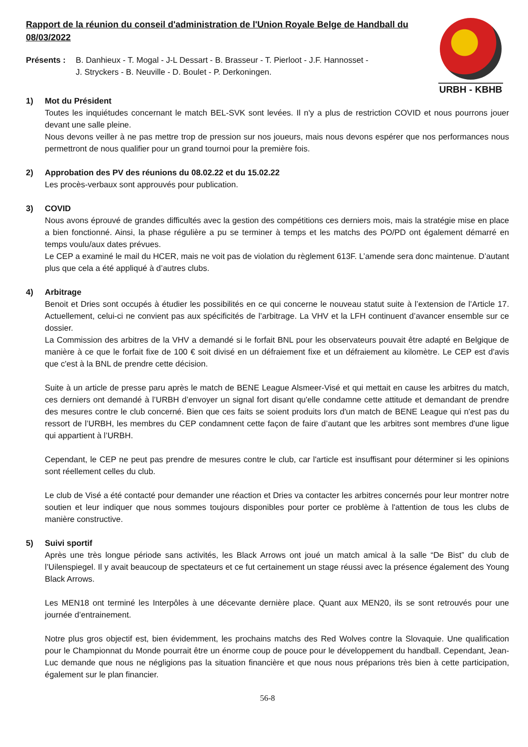URBH - KBHB
Rapport de la réunion du conseil d'administration de l'Union Royale Belge de Handball du 08/03/2022
Présents : B. Danhieux - T. Mogal - J-L Dessart - B. Brasseur - T. Pierloot - J.F. Hannosset -
J. Stryckers - B. Neuville - D. Boulet - P. Derkoningen.
1) Mot du Président
Toutes les inquiétudes concernant le match BEL-SVK sont levées. Il n'y a plus de restriction COVID et nous pourrons jouer devant une salle pleine.
Nous devons veiller à ne pas mettre trop de pression sur nos joueurs, mais nous devons espérer que nos performances nous permettront de nous qualifier pour un grand tournoi pour la première fois.
2) Approbation des PV des réunions du 08.02.22 et du 15.02.22
Les procès-verbaux sont approuvés pour publication.
3) COVID
Nous avons éprouvé de grandes difficultés avec la gestion des compétitions ces derniers mois, mais la stratégie mise en place a bien fonctionné. Ainsi, la phase régulière a pu se terminer à temps et les matchs des PO/PD ont également démarré en temps voulu/aux dates prévues.
Le CEP a examiné le mail du HCER, mais ne voit pas de violation du règlement 613F. L’amende sera donc maintenue. D’autant plus que cela a été appliqué à d’autres clubs.
4) Arbitrage
Benoit et Dries sont occupés à étudier les possibilités en ce qui concerne le nouveau statut suite à l’extension de l’Article 17. Actuellement, celui-ci ne convient pas aux spécificités de l’arbitrage. La VHV et la LFH continuent d’avancer ensemble sur ce dossier.
La Commission des arbitres de la VHV a demandé si le forfait BNL pour les observateurs pouvait être adapté en Belgique de manière à ce que le forfait fixe de 100 € soit divisé en un défraiement fixe et un défraiement au kilomètre. Le CEP est d'avis que c'est à la BNL de prendre cette décision.
Suite à un article de presse paru après le match de BENE League Alsmeer-Visé et qui mettait en cause les arbitres du match, ces derniers ont demandé à l’URBH d’envoyer un signal fort disant qu'elle condamne cette attitude et demandant de prendre des mesures contre le club concerné. Bien que ces faits se soient produits lors d'un match de BENE League qui n'est pas du ressort de l’URBH, les membres du CEP condamnent cette façon de faire d’autant que les arbitres sont membres d'une ligue qui appartient à l’URBH.
Cependant, le CEP ne peut pas prendre de mesures contre le club, car l'article est insuffisant pour déterminer si les opinions sont réellement celles du club.
Le club de Visé a été contacté pour demander une réaction et Dries va contacter les arbitres concernés pour leur montrer notre soutien et leur indiquer que nous sommes toujours disponibles pour porter ce problème à l'attention de tous les clubs de manière constructive.
5) Suivi sportif
Après une très longue période sans activités, les Black Arrows ont joué un match amical à la salle “De Bist” du club de l’Uilenspiegel. Il y avait beaucoup de spectateurs et ce fut certainement un stage réussi avec la présence également des Young Black Arrows.
Les MEN18 ont terminé les Interpôles à une décevante dernière place. Quant aux MEN20, ils se sont retrouvés pour une journée d’entrainement.
Notre plus gros objectif est, bien évidemment, les prochains matchs des Red Wolves contre la Slovaquie. Une qualification pour le Championnat du Monde pourrait être un énorme coup de pouce pour le développement du handball. Cependant, Jean-Luc demande que nous ne négligions pas la situation financière et que nous nous préparions très bien à cette participation, également sur le plan financier.
56-8